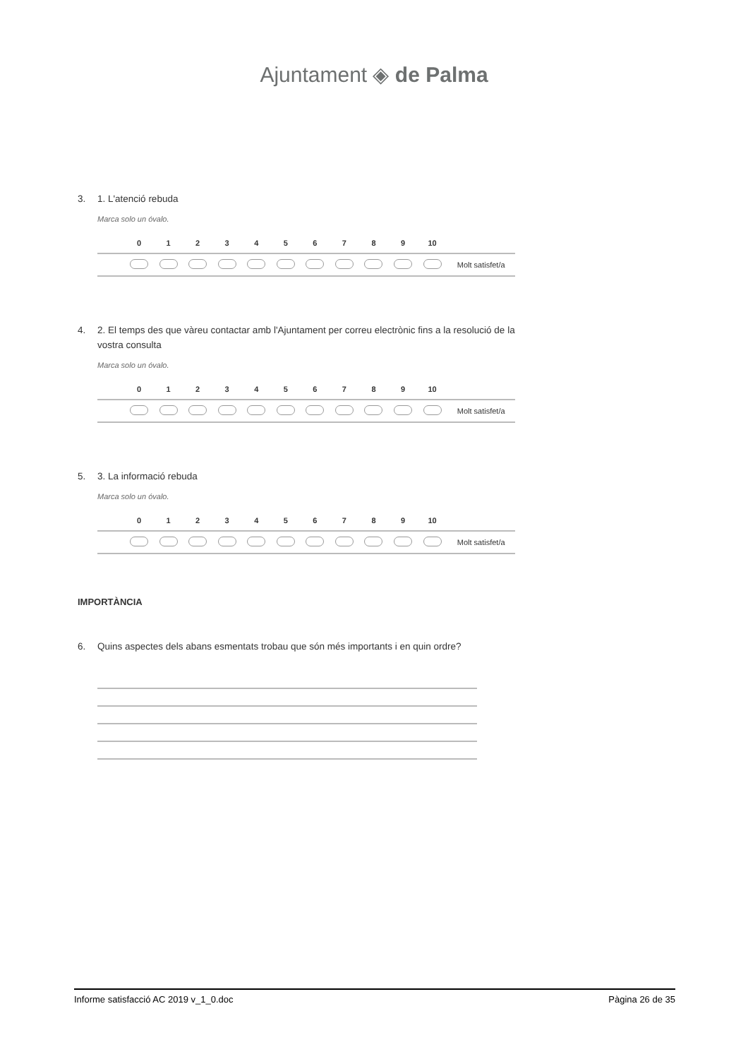Ajuntament ◈ de Palma
3. 1. L'atenció rebuda
Marca solo un óvalo.
| | 0 | 1 | 2 | 3 | 4 | 5 | 6 | 7 | 8 | 9 | 10 | |
| --- | --- | --- | --- | --- | --- | --- | --- | --- | --- | --- | --- | --- |
| | | | | | | | | | | | | Molt satisfet/a |
4. 2. El temps des que vàreu contactar amb l'Ajuntament per correu electrònic fins a la resolució de la vostra consulta
Marca solo un óvalo.
| | 0 | 1 | 2 | 3 | 4 | 5 | 6 | 7 | 8 | 9 | 10 | |
| --- | --- | --- | --- | --- | --- | --- | --- | --- | --- | --- | --- | --- |
| | | | | | | | | | | | | Molt satisfet/a |
5. 3. La informació rebuda
Marca solo un óvalo.
| | 0 | 1 | 2 | 3 | 4 | 5 | 6 | 7 | 8 | 9 | 10 | |
| --- | --- | --- | --- | --- | --- | --- | --- | --- | --- | --- | --- | --- |
| | | | | | | | | | | | | Molt satisfet/a |
IMPORTÀNCIA
6. Quins aspectes dels abans esmentats trobau que són més importants i en quin ordre?
Informe satisfacció AC 2019 v_1_0.doc Pàgina 26 de 35